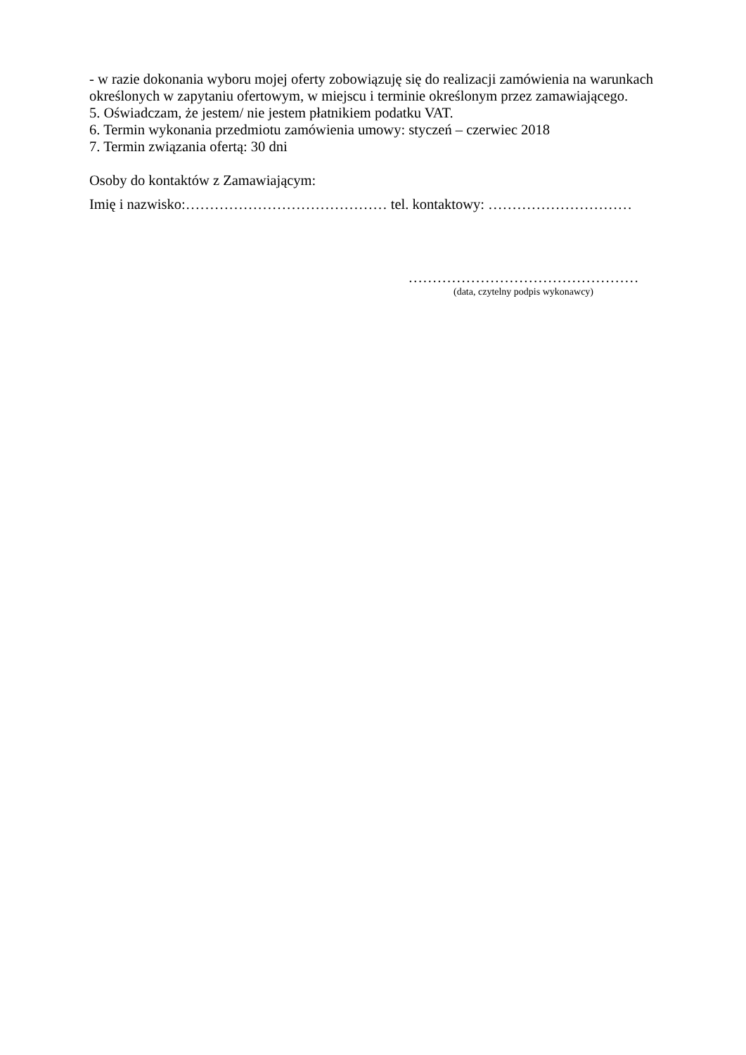- w razie dokonania wyboru mojej oferty zobowiązuję się do realizacji zamówienia na warunkach określonych w zapytaniu ofertowym, w miejscu i terminie określonym przez zamawiającego.
5. Oświadczam, że jestem/ nie jestem płatnikiem podatku VAT.
6. Termin wykonania przedmiotu zamówienia umowy: styczeń – czerwiec 2018
7. Termin związania ofertą: 30 dni
Osoby do kontaktów z Zamawiającym:
Imię i nazwisko:…………………………………… tel. kontaktowy: …………………………
…………………………………………
(data, czytelny podpis wykonawcy)